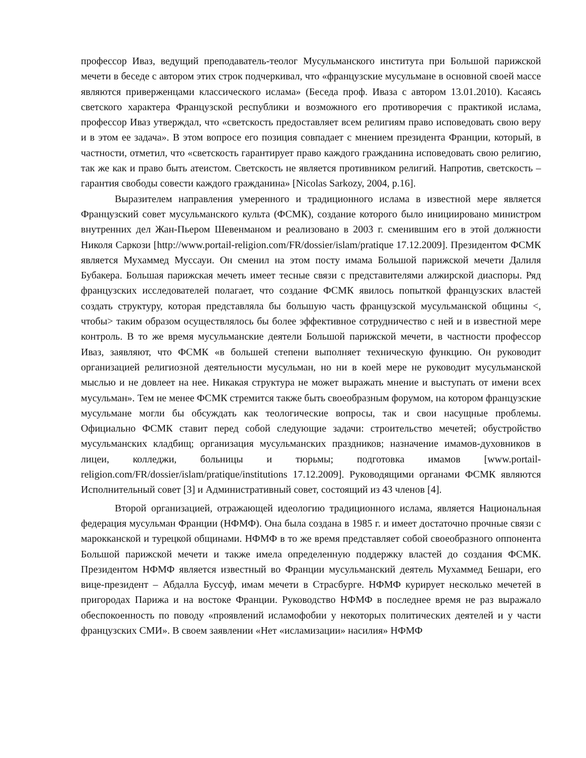профессор Иваз, ведущий преподаватель-теолог Мусульманского института при Большой парижской мечети в беседе с автором этих строк подчеркивал, что «французские мусульмане в основной своей массе являются приверженцами классического ислама» (Беседа проф. Иваза с автором 13.01.2010). Касаясь светского характера Французской республики и возможного его противоречия с практикой ислама, профессор Иваз утверждал, что «светскость предоставляет всем религиям право исповедовать свою веру и в этом ее задача». В этом вопросе его позиция совпадает с мнением президента Франции, который, в частности, отметил, что «светскость гарантирует право каждого гражданина исповедовать свою религию, так же как и право быть атеистом. Светскость не является противником религий. Напротив, светскость – гарантия свободы совести каждого гражданина» [Nicolas Sarkozy, 2004, p.16].
Выразителем направления умеренного и традиционного ислама в известной мере является Французский совет мусульманского культа (ФСМК), создание которого было инициировано министром внутренних дел Жан-Пьером Шевенманом и реализовано в 2003 г. сменившим его в этой должности Николя Саркози [http://www.portail-religion.com/FR/dossier/islam/pratique 17.12.2009]. Президентом ФСМК является Мухаммед Муссауи. Он сменил на этом посту имама Большой парижской мечети Далиля Бубакера. Большая парижская мечеть имеет тесные связи с представителями алжирской диаспоры. Ряд французских исследователей полагает, что создание ФСМК явилось попыткой французских властей создать структуру, которая представляла бы большую часть французской мусульманской общины <, чтобы> таким образом осуществлялось бы более эффективное сотрудничество с ней и в известной мере контроль. В то же время мусульманские деятели Большой парижской мечети, в частности профессор Иваз, заявляют, что ФСМК «в большей степени выполняет техническую функцию. Он руководит организацией религиозной деятельности мусульман, но ни в коей мере не руководит мусульманской мыслью и не довлеет на нее. Никакая структура не может выражать мнение и выступать от имени всех мусульман». Тем не менее ФСМК стремится также быть своеобразным форумом, на котором французские мусульмане могли бы обсуждать как теологические вопросы, так и свои насущные проблемы. Официально ФСМК ставит перед собой следующие задачи: строительство мечетей; обустройство мусульманских кладбищ; организация мусульманских праздников; назначение имамов-духовников в лицеи, колледжи, больницы и тюрьмы; подготовка имамов [www.portail-religion.com/FR/dossier/islam/pratique/institutions 17.12.2009]. Руководящими органами ФСМК являются Исполнительный совет [3] и Административный совет, состоящий из 43 членов [4].
Второй организацией, отражающей идеологию традиционного ислама, является Национальная федерация мусульман Франции (НФМФ). Она была создана в 1985 г. и имеет достаточно прочные связи с марокканской и турецкой общинами. НФМФ в то же время представляет собой своеобразного оппонента Большой парижской мечети и также имела определенную поддержку властей до создания ФСМК. Президентом НФМФ является известный во Франции мусульманский деятель Мухаммед Бешари, его вице-президент – Абдалла Буссуф, имам мечети в Страсбурге. НФМФ курирует несколько мечетей в пригородах Парижа и на востоке Франции. Руководство НФМФ в последнее время не раз выражало обеспокоенность по поводу «проявлений исламофобии у некоторых политических деятелей и у части французских СМИ». В своем заявлении «Нет «исламизации» насилия» НФМФ